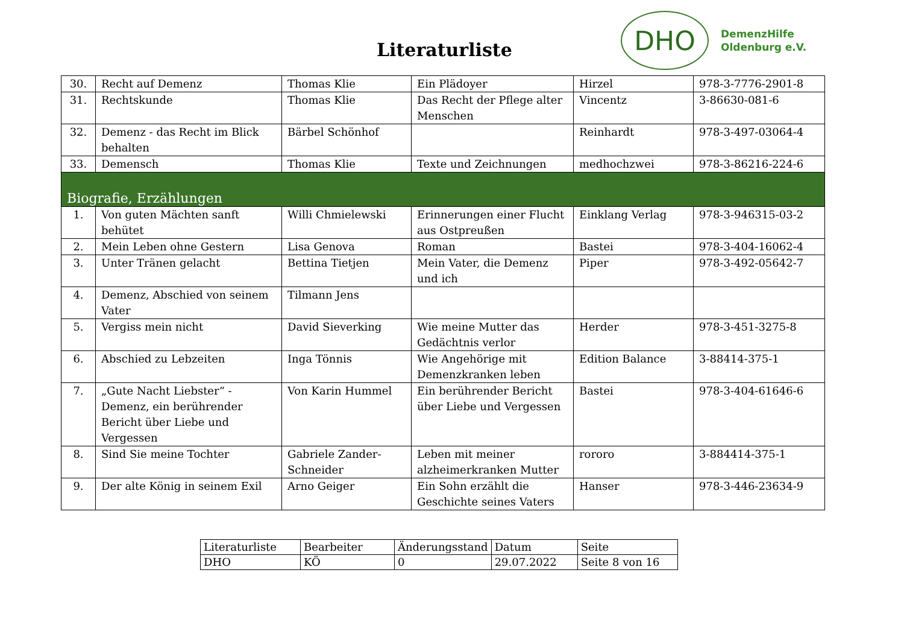Literaturliste
DHO
DemenzHilfe
Oldenburg e.V.
| 30. | Recht auf Demenz | Thomas Klie | Ein Plädoyer | Hirzel | 978-3-7776-2901-8 |
| 31. | Rechtskunde | Thomas Klie | Das Recht der Pflege alter Menschen | Vincentz | 3-86630-081-6 |
| 32. | Demenz - das Recht im Blick behalten | Bärbel Schönhof | | Reinhardt | 978-3-497-03064-4 |
| 33. | Demensch | Thomas Klie | Texte und Zeichnungen | medhochzwei | 978-3-86216-224-6 |
| Biografie, Erzählungen | | | | | |
| 1. | Von guten Mächten sanft behütet | Willi Chmielewski | Erinnerungen einer Flucht aus Ostpreußen | Einklang Verlag | 978-3-946315-03-2 |
| 2. | Mein Leben ohne Gestern | Lisa Genova | Roman | Bastei | 978-3-404-16062-4 |
| 3. | Unter Tränen gelacht | Bettina Tietjen | Mein Vater, die Demenz und ich | Piper | 978-3-492-05642-7 |
| 4. | Demenz, Abschied von seinem Vater | Tilmann Jens | | | |
| 5. | Vergiss mein nicht | David Sieverking | Wie meine Mutter das Gedächtnis verlor | Herder | 978-3-451-3275-8 |
| 6. | Abschied zu Lebzeiten | Inga Tönnis | Wie Angehörige mit Demenzkranken leben | Edition Balance | 3-88414-375-1 |
| 7. | „Gute Nacht Liebster“ - Demenz, ein berührender Bericht über Liebe und Vergessen | Von Karin Hummel | Ein berührender Bericht über Liebe und Vergessen | Bastei | 978-3-404-61646-6 |
| 8. | Sind Sie meine Tochter | Gabriele Zander-Schneider | Leben mit meiner alzheimerkranken Mutter | rororo | 3-884414-375-1 |
| 9. | Der alte König in seinem Exil | Arno Geiger | Ein Sohn erzählt die Geschichte seines Vaters | Hanser | 978-3-446-23634-9 |
| Literaturliste | Bearbeiter | Änderungsstand | Datum | Seite |
| DHO | KÖ | 0 | 29.07.2022 | Seite 8 von 16 |